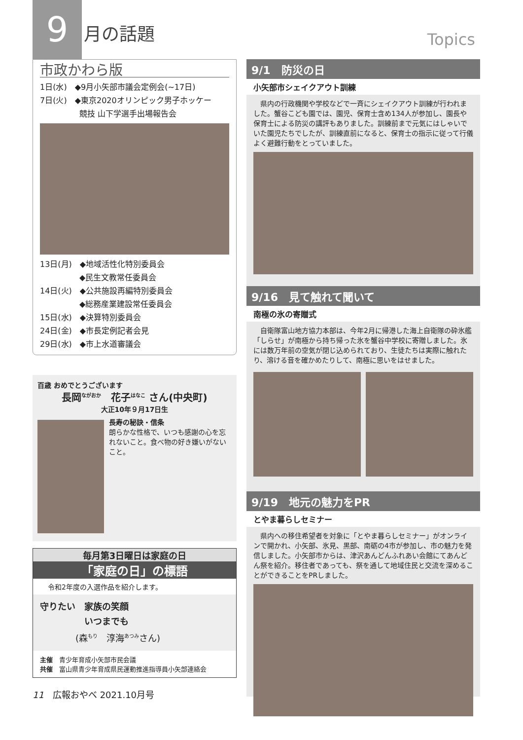9 月の話題
市政かわら版
1日(水)　◆9月小矢部市議会定例会(~17日)
7日(火)　◆東京2020オリンピック男子ホッケー
　　　　　競技 山下学選手出場報告会
13日(月)　◆地域活性化特別委員会
　　　　　◆民生文教常任委員会
14日(火)　◆公共施設再編特別委員会
　　　　　◆総務産業建設常任委員会
15日(水)　◆決算特別委員会
24日(金)　◆市長定例記者会見
29日(水)　◆市上水道審議会
百歳 おめでとうございます
長岡<sup>ながおか</sup>　花子<sup>はなこ</sup> さん(中央町)
大正10年９月17日生
長寿の秘訣・信条
朗らかな性格で、いつも感謝の心を忘れないこと。食べ物の好き嫌いがないこと。
毎月第3日曜日は家庭の日
「家庭の日」の標語
令和2年度の入選作品を紹介します。
守りたい　家族の笑顔
　　　　　いつまでも
　　　　(森<sup>もり</sup>　淳海<sup>あつみ</sup>さん)
主催　青少年育成小矢部市民会議
共催　富山県青少年育成県民運動推進指導員小矢部連絡会
11　広報おやべ 2021.10月号
Topics
9/1　防災の日
小矢部市シェイクアウト訓練
　県内の行政機関や学校などで一斉にシェイクアウト訓練が行われました。蟹谷こども園では、園児、保育士含め134人が参加し、園長や保育士による防災の講評もありました。訓練前まで元気にはしゃいでいた園児たちでしたが、訓練直前になると、保育士の指示に従って行儀よく避難行動をとっていました。
9/16　見て触れて聞いて
南極の氷の寄贈式
　自衛隊富山地方協力本部は、今年2月に帰港した海上自衛隊の砕氷艦「しらせ」が南極から持ち帰った氷を蟹谷中学校に寄贈しました。氷には数万年前の空気が閉じ込められており、生徒たちは実際に触れたり、溶ける音を確かめたりして、南極に思いをはせました。
9/19　地元の魅力をPR
とやま暮らしセミナー
　県内への移住希望者を対象に「とやま暮らしセミナー」がオンラインで開かれ、小矢部、氷見、黒部、南砺の4市が参加し、市の魅力を発信しました。小矢部市からは、津沢あんどんふれあい会館にてあんどん祭を紹介。移住者であっても、祭を通して地域住民と交流を深めることができることをPRしました。